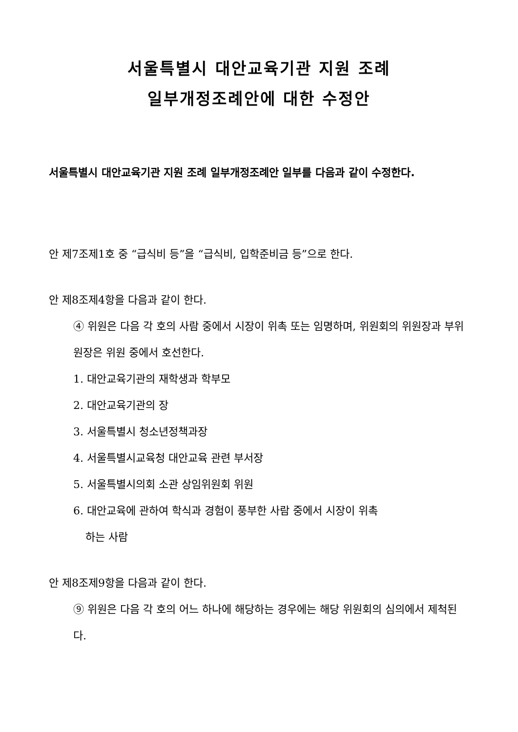서울특별시 대안교육기관 지원 조례
일부개정조례안에 대한 수정안
서울특별시 대안교육기관 지원 조례 일부개정조례안 일부를 다음과 같이 수정한다.
안 제7조제1호 중 “급식비 등”을 “급식비, 입학준비금 등”으로 한다.
안 제8조제4항을 다음과 같이 한다.
④ 위원은 다음 각 호의 사람 중에서 시장이 위촉 또는 임명하며, 위원회의 위원장과 부위원장은 위원 중에서 호선한다.
1. 대안교육기관의 재학생과 학부모
2. 대안교육기관의 장
3. 서울특별시 청소년정책과장
4. 서울특별시교육청 대안교육 관련 부서장
5. 서울특별시의회 소관 상임위원회 위원
6. 대안교육에 관하여 학식과 경험이 풍부한 사람 중에서 시장이 위촉
하는 사람
안 제8조제9항을 다음과 같이 한다.
⑨ 위원은 다음 각 호의 어느 하나에 해당하는 경우에는 해당 위원회의 심의에서 제척된다.